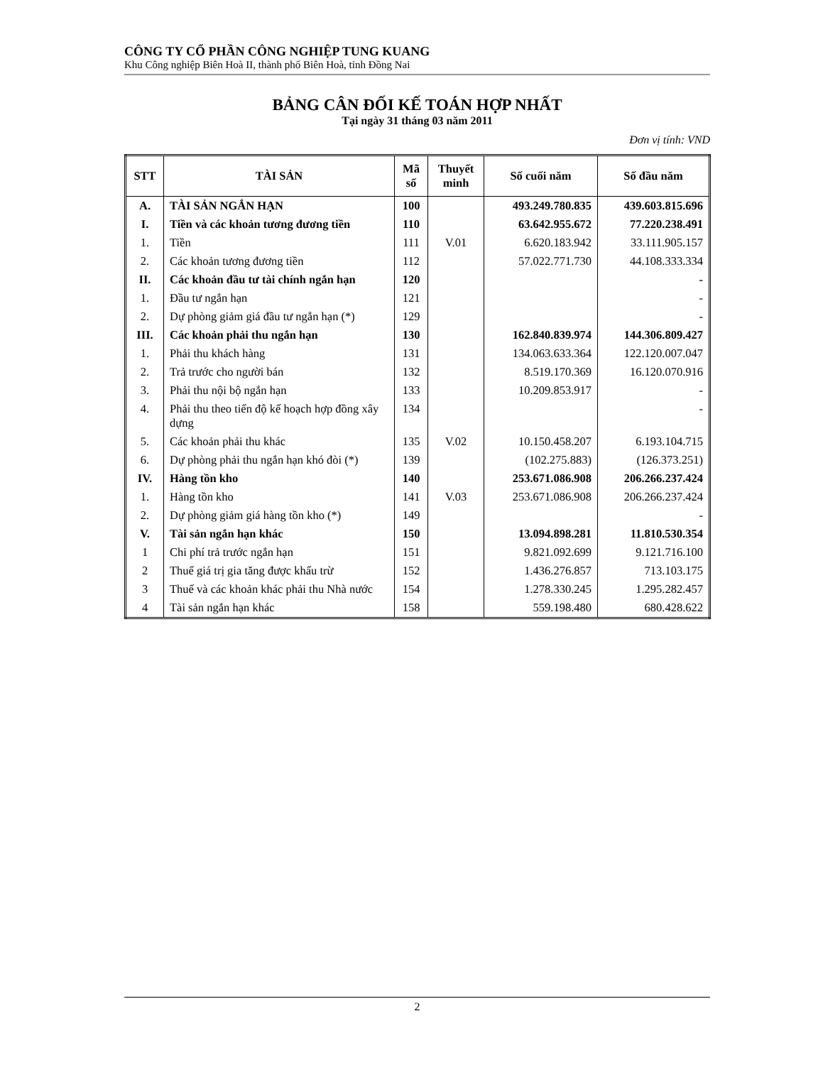CÔNG TY CỔ PHẦN CÔNG NGHIỆP TUNG KUANG
Khu Công nghiệp Biên Hoà II, thành phố Biên Hoà, tỉnh Đồng Nai
BẢNG CÂN ĐỐI KẾ TOÁN HỢP NHẤT
Tại ngày 31 tháng 03 năm 2011
Đơn vị tính: VND
| STT | TÀI SẢN | Mã số | Thuyết minh | Số cuối năm | Số đầu năm |
| --- | --- | --- | --- | --- | --- |
| A. | TÀI SẢN NGẮN HẠN | 100 | | 493.249.780.835 | 439.603.815.696 |
| I. | Tiền và các khoản tương đương tiền | 110 | | 63.642.955.672 | 77.220.238.491 |
| 1. | Tiền | 111 | V.01 | 6.620.183.942 | 33.111.905.157 |
| 2. | Các khoản tương đương tiền | 112 | | 57.022.771.730 | 44.108.333.334 |
| II. | Các khoản đầu tư tài chính ngắn hạn | 120 | | | - |
| 1. | Đầu tư ngắn hạn | 121 | | | - |
| 2. | Dự phòng giảm giá đầu tư ngắn hạn (*) | 129 | | | - |
| III. | Các khoản phải thu ngắn hạn | 130 | | 162.840.839.974 | 144.306.809.427 |
| 1. | Phải thu khách hàng | 131 | | 134.063.633.364 | 122.120.007.047 |
| 2. | Trả trước cho người bán | 132 | | 8.519.170.369 | 16.120.070.916 |
| 3. | Phải thu nội bộ ngắn hạn | 133 | | 10.209.853.917 | - |
| 4. | Phải thu theo tiến độ kế hoạch hợp đồng xây dựng | 134 | | | - |
| 5. | Các khoản phải thu khác | 135 | V.02 | 10.150.458.207 | 6.193.104.715 |
| 6. | Dự phòng phải thu ngắn hạn khó đòi (*) | 139 | | (102.275.883) | (126.373.251) |
| IV. | Hàng tồn kho | 140 | | 253.671.086.908 | 206.266.237.424 |
| 1. | Hàng tồn kho | 141 | V.03 | 253.671.086.908 | 206.266.237.424 |
| 2. | Dự phòng giảm giá hàng tồn kho (*) | 149 | | | - |
| V. | Tài sản ngắn hạn khác | 150 | | 13.094.898.281 | 11.810.530.354 |
| 1 | Chi phí trả trước ngắn hạn | 151 | | 9.821.092.699 | 9.121.716.100 |
| 2 | Thuế giá trị gia tăng được khấu trừ | 152 | | 1.436.276.857 | 713.103.175 |
| 3 | Thuế và các khoản khác phải thu Nhà nước | 154 | | 1.278.330.245 | 1.295.282.457 |
| 4 | Tài sản ngắn hạn khác | 158 | | 559.198.480 | 680.428.622 |
2